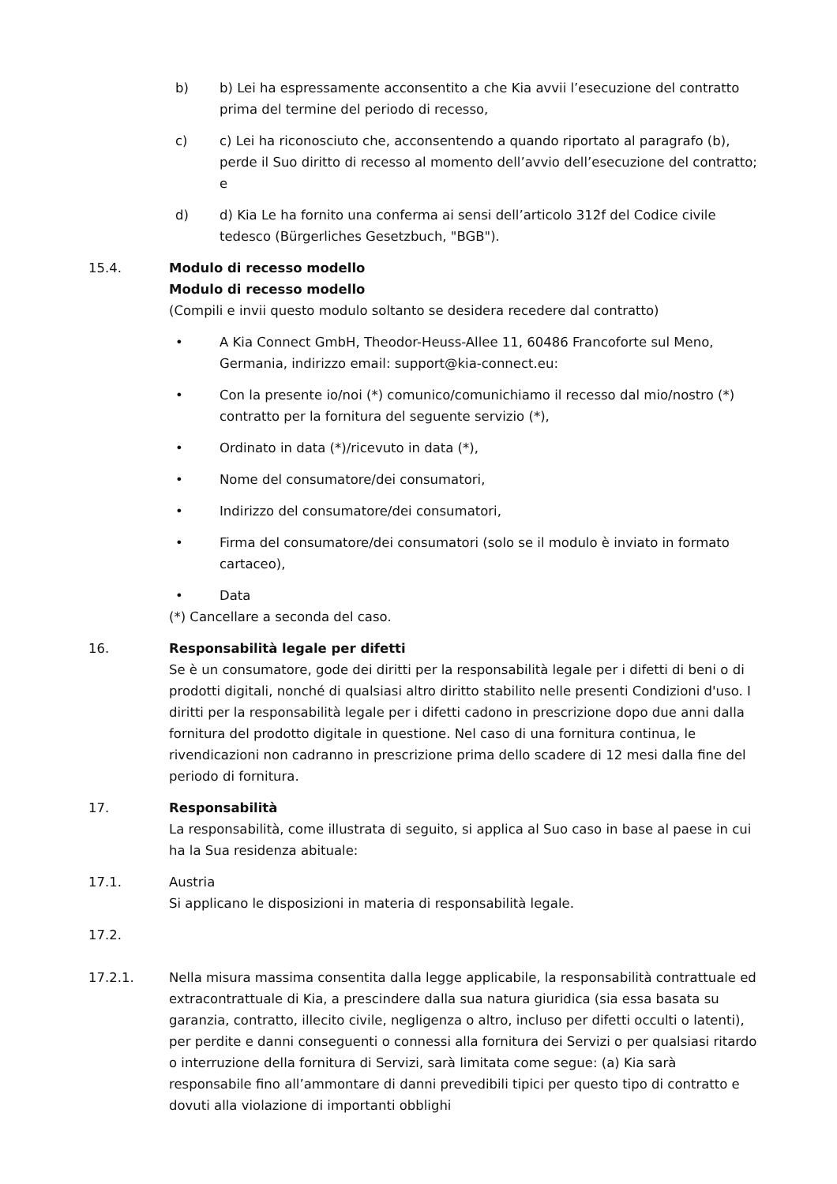b) b) Lei ha espressamente acconsentito a che Kia avvii l’esecuzione del contratto prima del termine del periodo di recesso,
c) c) Lei ha riconosciuto che, acconsentendo a quando riportato al paragrafo (b), perde il Suo diritto di recesso al momento dell’avvio dell’esecuzione del contratto; e
d) d) Kia Le ha fornito una conferma ai sensi dell’articolo 312f del Codice civile tedesco (Bürgerliches Gesetzbuch, "BGB").
15.4. Modulo di recesso modello
Modulo di recesso modello
(Compili e invii questo modulo soltanto se desidera recedere dal contratto)
• A Kia Connect GmbH, Theodor-Heuss-Allee 11, 60486 Francoforte sul Meno, Germania, indirizzo email: support@kia-connect.eu:
• Con la presente io/noi (*) comunico/comunichiamo il recesso dal mio/nostro (*) contratto per la fornitura del seguente servizio (*),
• Ordinato in data (*)/ricevuto in data (*),
• Nome del consumatore/dei consumatori,
• Indirizzo del consumatore/dei consumatori,
• Firma del consumatore/dei consumatori (solo se il modulo è inviato in formato cartaceo),
• Data
(*) Cancellare a seconda del caso.
16. Responsabilità legale per difetti
Se è un consumatore, gode dei diritti per la responsabilità legale per i difetti di beni o di prodotti digitali, nonché di qualsiasi altro diritto stabilito nelle presenti Condizioni d'uso. I diritti per la responsabilità legale per i difetti cadono in prescrizione dopo due anni dalla fornitura del prodotto digitale in questione. Nel caso di una fornitura continua, le rivendicazioni non cadranno in prescrizione prima dello scadere di 12 mesi dalla fine del periodo di fornitura.
17. Responsabilità
La responsabilità, come illustrata di seguito, si applica al Suo caso in base al paese in cui ha la Sua residenza abituale:
17.1. Austria
Si applicano le disposizioni in materia di responsabilità legale.
17.2.
17.2.1. Nella misura massima consentita dalla legge applicabile, la responsabilità contrattuale ed extracontrattuale di Kia, a prescindere dalla sua natura giuridica (sia essa basata su garanzia, contratto, illecito civile, negligenza o altro, incluso per difetti occulti o latenti), per perdite e danni conseguenti o connessi alla fornitura dei Servizi o per qualsiasi ritardo o interruzione della fornitura di Servizi, sarà limitata come segue: (a) Kia sarà responsabile fino all’ammontare di danni prevedibili tipici per questo tipo di contratto e dovuti alla violazione di importanti obblighi